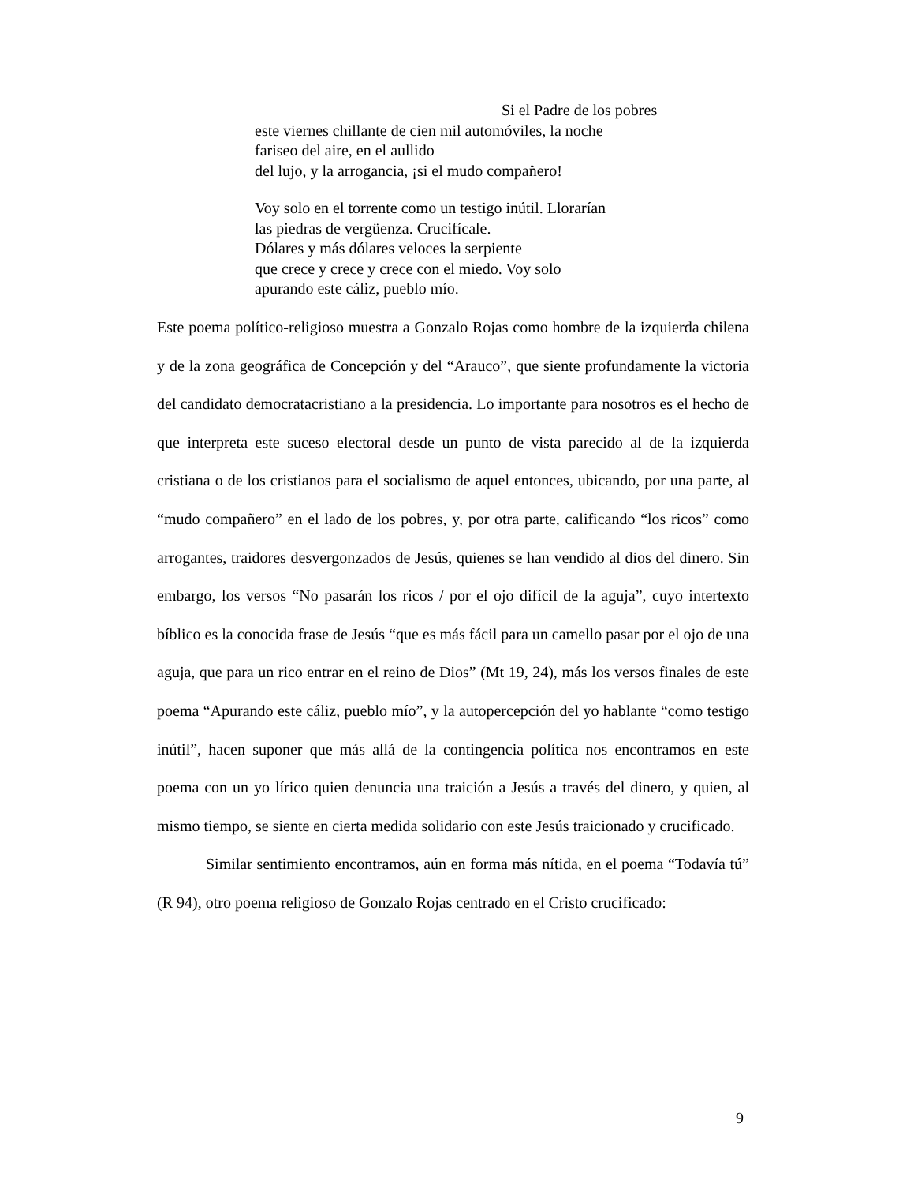Si el Padre de los pobres
este viernes chillante de cien mil automóviles, la noche
fariseo del aire, en el aullido
del lujo, y la arrogancia, ¡si el mudo compañero!
Voy solo en el torrente como un testigo inútil. Llorarían
las piedras de vergüenza. Crucifícale.
Dólares y más dólares veloces la serpiente
que crece y crece y crece con el miedo. Voy solo
apurando este cáliz, pueblo mío.
Este poema político-religioso muestra a Gonzalo Rojas como hombre de la izquierda chilena y de la zona geográfica de Concepción y del “Arauco”, que siente profundamente la victoria del candidato democratacristiano a la presidencia. Lo importante para nosotros es el hecho de que interpreta este suceso electoral desde un punto de vista parecido al de la izquierda cristiana o de los cristianos para el socialismo de aquel entonces, ubicando, por una parte, al “mudo compañero” en el lado de los pobres, y, por otra parte, calificando “los ricos” como arrogantes, traidores desvergonzados de Jesús, quienes se han vendido al dios del dinero. Sin embargo, los versos “No pasarán los ricos / por el ojo difícil de la aguja”, cuyo intertexto bíblico es la conocida frase de Jesús “que es más fácil para un camello pasar por el ojo de una aguja, que para un rico entrar en el reino de Dios” (Mt 19, 24), más los versos finales de este poema “Apurando este cáliz, pueblo mío”, y la autopercepción del yo hablante “como testigo inútil”, hacen suponer que más allá de la contingencia política nos encontramos en este poema con un yo lírico quien denuncia una traición a Jesús a través del dinero, y quien, al mismo tiempo, se siente en cierta medida solidario con este Jesús traicionado y crucificado.
Similar sentimiento encontramos, aún en forma más nítida, en el poema “Todavía tú” (R 94), otro poema religioso de Gonzalo Rojas centrado en el Cristo crucificado:
9